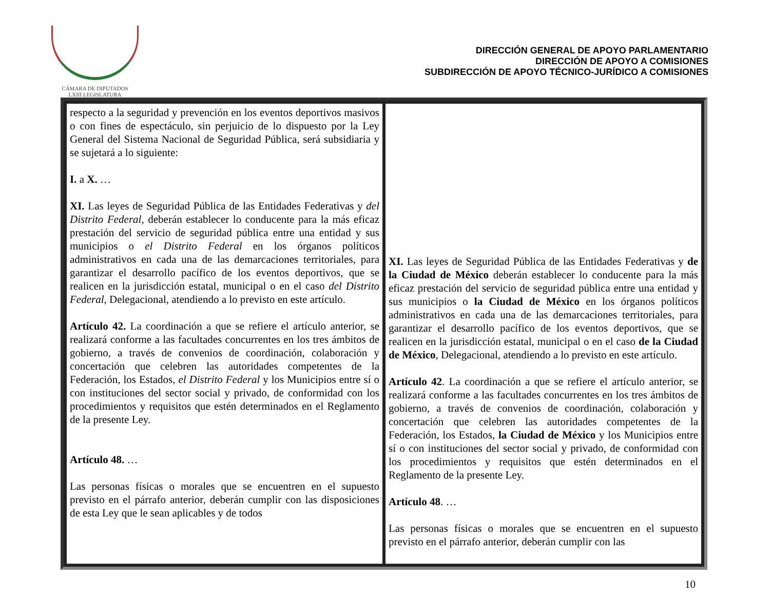CÁMARA DE DIPUTADOS
LXIII LEGISLATURA
DIRECCIÓN GENERAL DE APOYO PARLAMENTARIO
DIRECCIÓN DE APOYO A COMISIONES
SUBDIRECCIÓN DE APOYO TÉCNICO-JURÍDICO A COMISIONES
| respecto a la seguridad y prevención en los eventos deportivos masivos o con fines de espectáculo, sin perjuicio de lo dispuesto por la Ley General del Sistema Nacional de Seguridad Pública, será subsidiaria y se sujetará a lo siguiente: I. a X. … XI. Las leyes de Seguridad Pública de las Entidades Federativas y del Distrito Federal , deberán establecer lo conducente para la más eficaz prestación del servicio de seguridad pública entre una entidad y sus municipios o el Distrito Federal en los órganos políticos administrativos en cada una de las demarcaciones territoriales, para garantizar el desarrollo pacífico de los eventos deportivos, que se realicen en la jurisdicción estatal, municipal o en el caso del Distrito Federal , Delegacional, atendiendo a lo previsto en este artículo. Artículo 42. La coordinación a que se refiere el artículo anterior, se realizará conforme a las facultades concurrentes en los tres ámbitos de gobierno, a través de convenios de coordinación, colaboración y concertación que celebren las autoridades competentes de la Federación, los Estados, el Distrito Federal y los Municipios entre sí o con instituciones del sector social y privado, de conformidad con los procedimientos y requisitos que estén determinados en el Reglamento de la presente Ley. Artículo 48. … Las personas físicas o morales que se encuentren en el supuesto previsto en el párrafo anterior, deberán cumplir con las disposiciones de esta Ley que le sean aplicables y de todos | XI. Las leyes de Seguridad Pública de las Entidades Federativas y de la Ciudad de México deberán establecer lo conducente para la más eficaz prestación del servicio de seguridad pública entre una entidad y sus municipios o la Ciudad de México en los órganos políticos administrativos en cada una de las demarcaciones territoriales, para garantizar el desarrollo pacífico de los eventos deportivos, que se realicen en la jurisdicción estatal, municipal o en el caso de la Ciudad de México , Delegacional, atendiendo a lo previsto en este artículo. Artículo 42 . La coordinación a que se refiere el artículo anterior, se realizará conforme a las facultades concurrentes en los tres ámbitos de gobierno, a través de convenios de coordinación, colaboración y concertación que celebren las autoridades competentes de la Federación, los Estados, la Ciudad de México y los Municipios entre sí o con instituciones del sector social y privado, de conformidad con los procedimientos y requisitos que estén determinados en el Reglamento de la presente Ley. Artículo 48 . … Las personas físicas o morales que se encuentren en el supuesto previsto en el párrafo anterior, deberán cumplir con las |
10